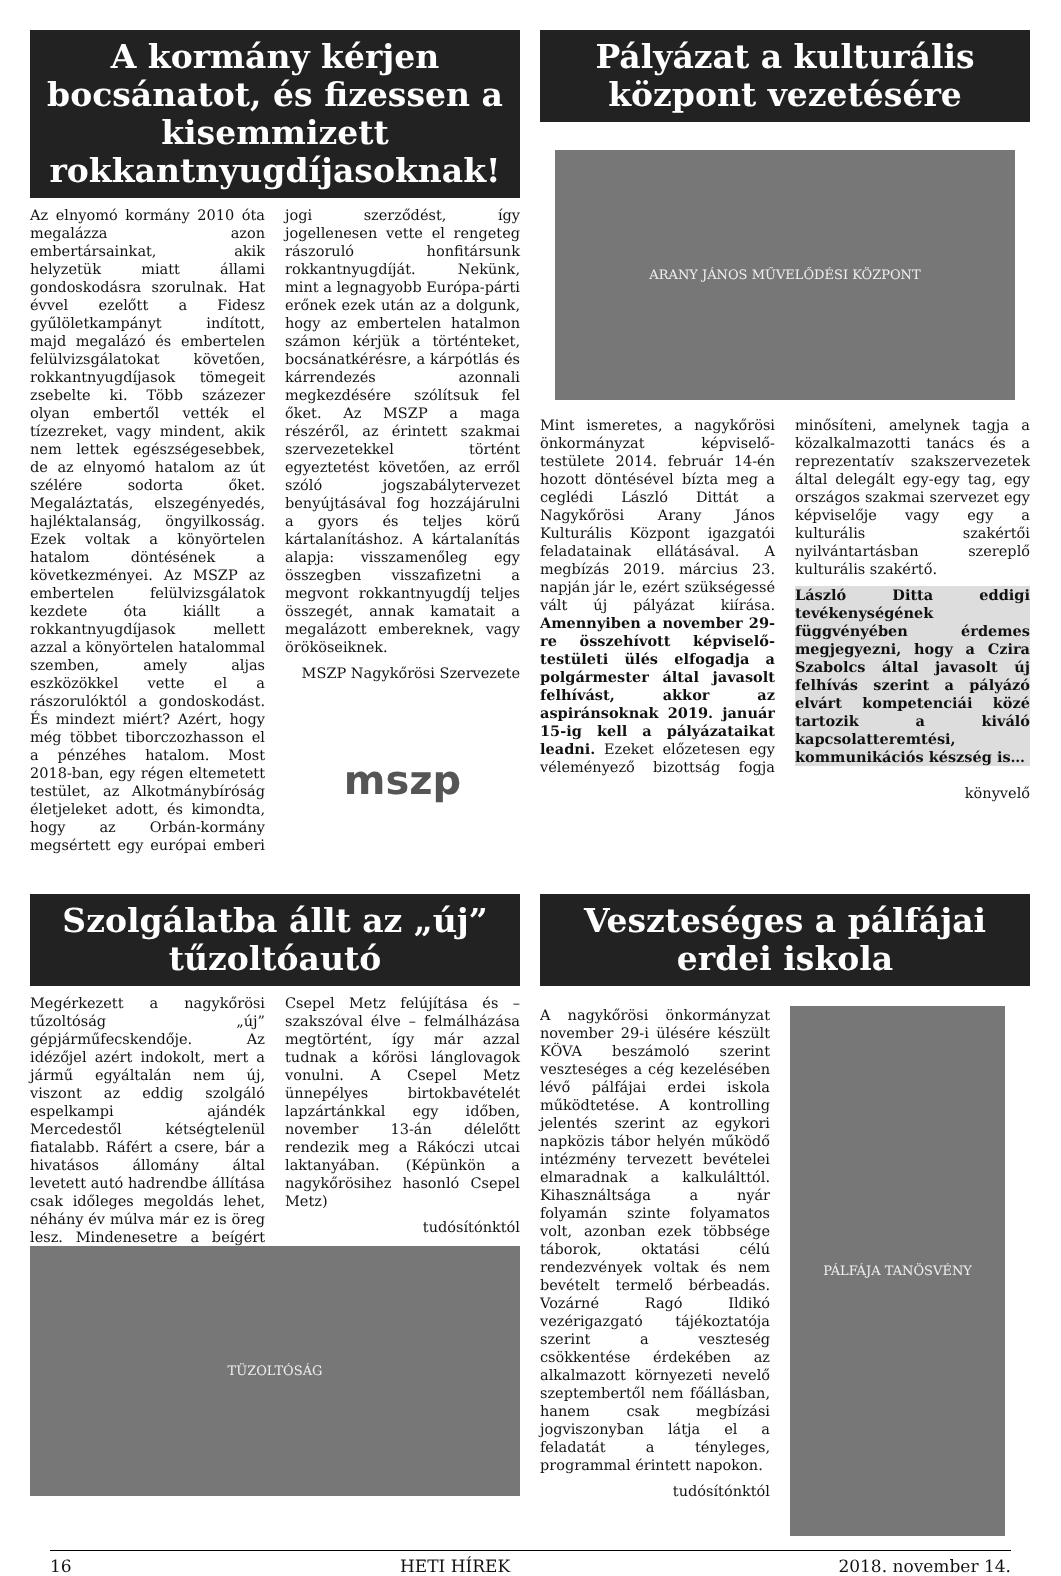A kormány kérjen bocsánatot, és fizessen a kisemmizett rokkantnyugdíjasoknak!
Az elnyomó kormány 2010 óta megalázza azon embertársainkat, akik helyzetük miatt állami gondoskodásra szorulnak. Hat évvel ezelőtt a Fidesz gyűlöletkampányt indított, majd megalázó és embertelen felülvizsgálatokat követően, rokkantnyugdíjasok tömegeit zsebelte ki. Több százezer olyan embertől vették el tízezreket, vagy mindent, akik nem lettek egészségesebbek, de az elnyomó hatalom az út szélére sodorta őket. Megaláztatás, elszegényedés, hajléktalanság, öngyilkosság. Ezek voltak a könyörtelen hatalom döntésének a következményei. Az MSZP az embertelen felülvizsgálatok kezdete óta kiállt a rokkantnyugdíjasok mellett azzal a könyörtelen hatalommal szemben, amely aljas eszközökkel vette el a rászorulóktól a gondoskodást. És mindezt miért? Azért, hogy még többet tiborczozhasson el a pénzéhes hatalom. Most 2018-ban, egy régen eltemetett testület, az Alkotmánybíróság életjeleket adott, és kimondta, hogy az Orbán-kormány megsértett egy európai emberi jogi szerződést, így jogellenesen vette el rengeteg rászoruló honfitársunk rokkantnyugdíját. Nekünk, mint a legnagyobb Európa-párti erőnek ezek után az a dolgunk, hogy az embertelen hatalmon számon kérjük a történteket, bocsánatkérésre, a kárpótlás és kárrendezés azonnali megkezdésére szólítsuk fel őket. Az MSZP a maga részéről, az érintett szakmai szervezetekkel történt egyeztetést követően, az erről szóló jogszabálytervezet benyújtásával fog hozzájárulni a gyors és teljes körű kártalanításhoz. A kártalanítás alapja: visszamenőleg egy összegben visszafizetni a megvont rokkantnyugdíj teljes összegét, annak kamatait a megalázott embereknek, vagy örököseiknek.
MSZP Nagykőrösi Szervezete
mszp
Pályázat a kulturális központ vezetésére
ARANY JÁNOS MŰVELŐDÉSI KÖZPONT
Mint ismeretes, a nagykőrösi önkormányzat képviselő-testülete 2014. február 14-én hozott döntésével bízta meg a ceglédi László Dittát a Nagykőrösi Arany János Kulturális Központ igazgatói feladatainak ellátásával. A megbízás 2019. március 23. napján jár le, ezért szükségessé vált új pályázat kiírása. Amennyiben a november 29-re összehívott képviselő-testületi ülés elfogadja a polgármester által javasolt felhívást, akkor az aspiránsoknak 2019. január 15-ig kell a pályázataikat leadni. Ezeket előzetesen egy véleményező bizottság fogja minősíteni, amelynek tagja a közalkalmazotti tanács és a reprezentatív szakszervezetek által delegált egy-egy tag, egy országos szakmai szervezet egy képviselője vagy egy a kulturális szakértői nyilvántartásban szereplő kulturális szakértő.
László Ditta eddigi tevékenységének függvényében érdemes megjegyezni, hogy a Czira Szabolcs által javasolt új felhívás szerint a pályázó elvárt kompetenciái közé tartozik a kiváló kapcsolatteremtési, kommunikációs készség is…
könyvelő
Szolgálatba állt az „új” tűzoltóautó
Megérkezett a nagykőrösi tűzoltóság „új” gépjárműfecskendője. Az idézőjel azért indokolt, mert a jármű egyáltalán nem új, viszont az eddig szolgáló espelkampi ajándék Mercedestől kétségtelenül fiatalabb. Ráfért a csere, bár a hivatásos állomány által levetett autó hadrendbe állítása csak időleges megoldás lehet, néhány év múlva már ez is öreg lesz. Mindenesetre a beígért Csepel Metz felújítása és – szakszóval élve – felmálházása megtörtént, így már azzal tudnak a kőrösi lánglovagok vonulni. A Csepel Metz ünnepélyes birtokbavételét lapzártánkkal egy időben, november 13-án délelőtt rendezik meg a Rákóczi utcai laktanyában. (Képünkön a nagykőrösihez hasonló Csepel Metz)
tudósítónktól
TÜZOLTÓSÁG
Veszteséges a pálfájai erdei iskola
A nagykőrösi önkormányzat november 29-i ülésére készült KÖVA beszámoló szerint veszteséges a cég kezelésében lévő pálfájai erdei iskola működtetése. A kontrolling jelentés szerint az egykori napközis tábor helyén működő intézmény tervezett bevételei elmaradnak a kalkulálttól. Kihasználtsága a nyár folyamán szinte folyamatos volt, azonban ezek többsége táborok, oktatási célú rendezvények voltak és nem bevételt termelő bérbeadás. Vozárné Ragó Ildikó vezérigazgató tájékoztatója szerint a veszteség csökkentése érdekében az alkalmazott környezeti nevelő szeptembertől nem főállásban, hanem csak megbízási jogviszonyban látja el a feladatát a tényleges, programmal érintett napokon.
tudósítónktól
PÁLFÁJA TANÖSVÉNY
16 HETI HÍREK 2018. november 14.